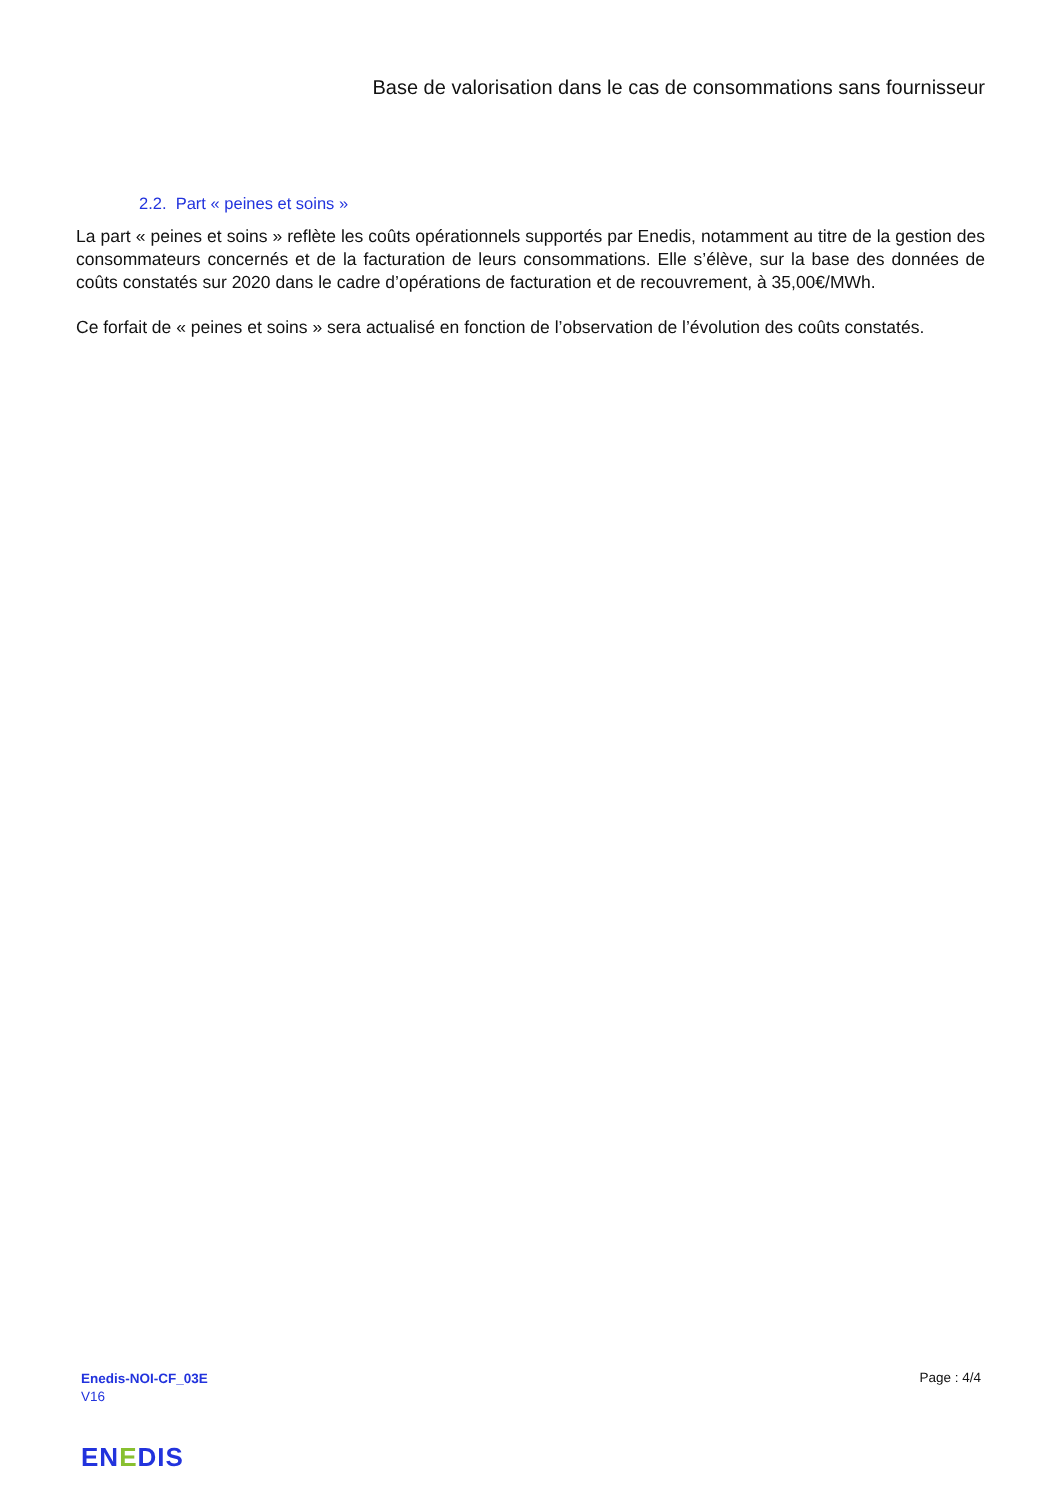Base de valorisation dans le cas de consommations sans fournisseur
2.2. Part « peines et soins »
La part « peines et soins » reflète les coûts opérationnels supportés par Enedis, notamment au titre de la gestion des consommateurs concernés et de la facturation de leurs consommations. Elle s’élève, sur la base des données de coûts constatés sur 2020 dans le cadre d’opérations de facturation et de recouvrement, à 35,00€/MWh.
Ce forfait de « peines et soins » sera actualisé en fonction de l’observation de l’évolution des coûts constatés.
Enedis-NOI-CF_03E
V16
Page : 4/4
ENEDIS